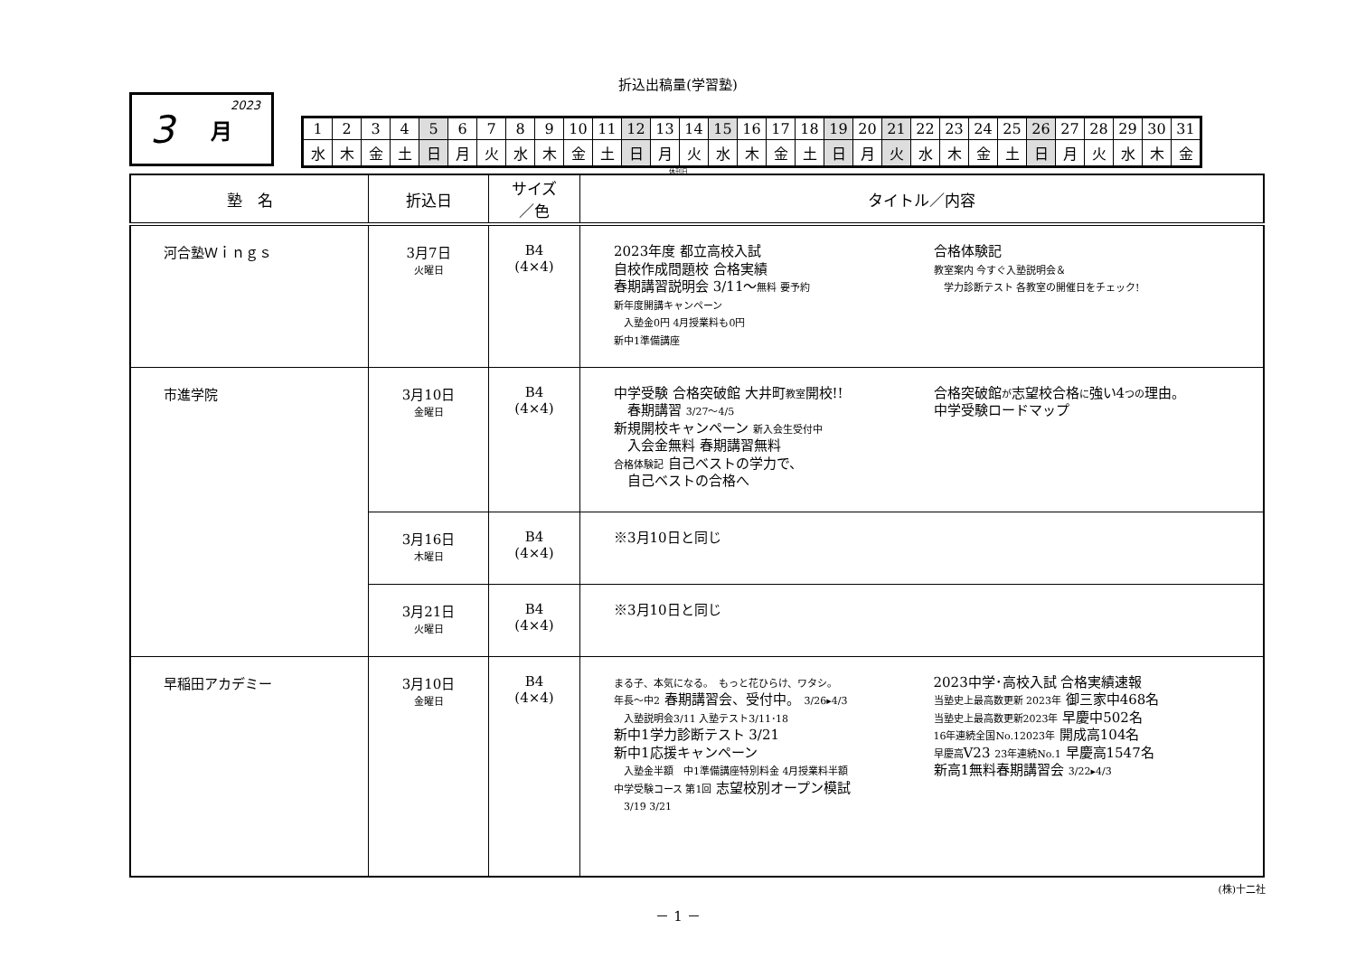折込出稿量(学習塾)
3 月 2023
| 1 | 2 | 3 | 4 | 5 | 6 | 7 | 8 | 9 | 10 | 11 | 12 | 13 | 14 | 15 | 16 | 17 | 18 | 19 | 20 | 21 | 22 | 23 | 24 | 25 | 26 | 27 | 28 | 29 | 30 | 31 |
| 水 | 木 | 金 | 土 | 日 | 月 | 火 | 水 | 木 | 金 | 土 | 日 | 月 | 火 | 水 | 木 | 金 | 土 | 日 | 月 | 火 | 水 | 木 | 金 | 土 | 日 | 月 | 火 | 水 | 木 | 金 |
休刊日
| 塾 名 | 折込日 | サイズ ／色 | タイトル／内容 |
| --- | --- | --- | --- |
| 河合塾Ｗｉｎｇｓ | 3月7日 火曜日 | B4 (4×4) | 2023年度 都立高校入試 自校作成問題校 合格実績 春期講習説明会 3/11～ 無料 要予約 新年度開講キャンペーン 入塾金0円 4月授業料も0円 新中1準備講座 合格体験記 教室案内 今すぐ入塾説明会＆ 学力診断テスト 各教室の開催日をチェック! |
| 市進学院 | 3月10日 金曜日 | B4 (4×4) | 中学受験 合格突破館 大井町 教室 開校!! 春期講習 3/27～4/5 新規開校キャンペーン 新入会生受付中 入会金無料 春期講習無料 合格体験記 自己ベストの学力で、 自己ベストの合格へ 合格突破館 が 志望校合格 に 強い4 つの 理由。 中学受験ロードマップ |
| | 3月16日 木曜日 | B4 (4×4) | ※3月10日と同じ |
| | 3月21日 火曜日 | B4 (4×4) | ※3月10日と同じ |
| 早稲田アカデミー | 3月10日 金曜日 | B4 (4×4) | まる子、本気になる。 もっと花ひらけ、ワタシ。 年長～中2 春期講習会、受付中。 3/26▸4/3 入塾説明会3/11 入塾テスト3/11･18 新中1学力診断テスト 3/21 新中1応援キャンペーン 入塾金半額 中1準備講座特別料金 4月授業料半額 中学受験コース 第1回 志望校別オープン模試 3/19 3/21 2023中学･高校入試 合格実績速報 当塾史上最高数更新 2023年 御三家中468名 当塾史上最高数更新2023年 早慶中502名 16年連続全国No.12023年 開成高104名 早慶高 V23 23年連続No.1 早慶高1547名 新高1無料春期講習会 3/22▸4/3 |
(株)十二社
－ 1 －